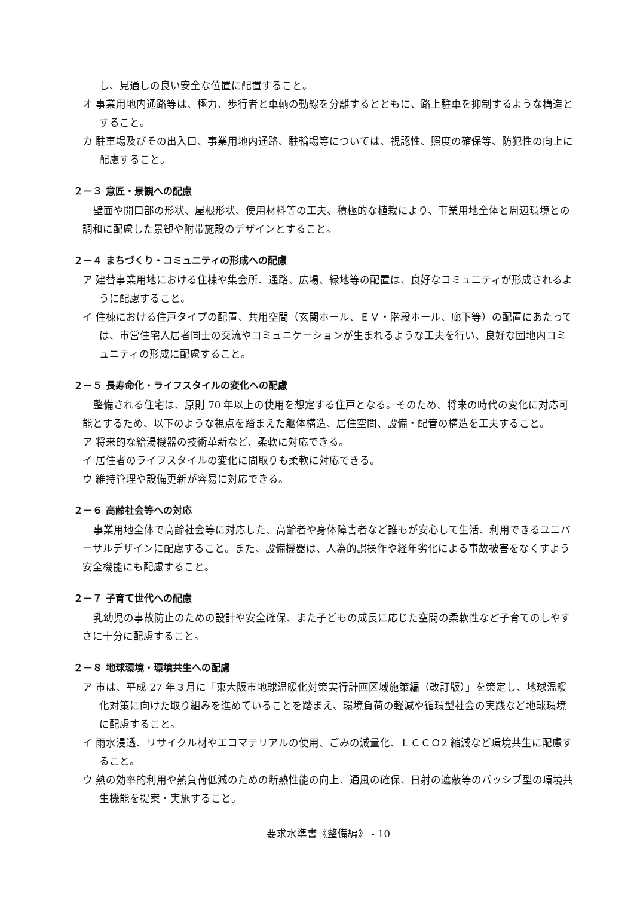し、見通しの良い安全な位置に配置すること。
オ 事業用地内通路等は、極力、歩行者と車輌の動線を分離するとともに、路上駐車を抑制するような構造とすること。
カ 駐車場及びその出入口、事業用地内通路、駐輪場等については、視認性、照度の確保等、防犯性の向上に配慮すること。
２－３ 意匠・景観への配慮
壁面や開口部の形状、屋根形状、使用材料等の工夫、積極的な植栽により、事業用地全体と周辺環境との調和に配慮した景観や附帯施設のデザインとすること。
２－４ まちづくり・コミュニティの形成への配慮
ア 建替事業用地における住棟や集会所、通路、広場、緑地等の配置は、良好なコミュニティが形成されるように配慮すること。
イ 住棟における住戸タイプの配置、共用空間（玄関ホール、ＥＶ・階段ホール、廊下等）の配置にあたっては、市営住宅入居者同士の交流やコミュニケーションが生まれるような工夫を行い、良好な団地内コミュニティの形成に配慮すること。
２－５ 長寿命化・ライフスタイルの変化への配慮
整備される住宅は、原則 70 年以上の使用を想定する住戸となる。そのため、将来の時代の変化に対応可能とするため、以下のような視点を踏まえた躯体構造、居住空間、設備・配管の構造を工夫すること。
ア 将来的な給湯機器の技術革新など、柔軟に対応できる。
イ 居住者のライフスタイルの変化に間取りも柔軟に対応できる。
ウ 維持管理や設備更新が容易に対応できる。
２－６ 高齢社会等への対応
事業用地全体で高齢社会等に対応した、高齢者や身体障害者など誰もが安心して生活、利用できるユニバーサルデザインに配慮すること。また、設備機器は、人為的誤操作や経年劣化による事故被害をなくすよう安全機能にも配慮すること。
２－７ 子育て世代への配慮
乳幼児の事故防止のための設計や安全確保、また子どもの成長に応じた空間の柔軟性など子育てのしやすさに十分に配慮すること。
２－８ 地球環境・環境共生への配慮
ア 市は、平成 27 年３月に「東大阪市地球温暖化対策実行計画区域施策編（改訂版）」を策定し、地球温暖化対策に向けた取り組みを進めていることを踏まえ、環境負荷の軽減や循環型社会の実践など地球環境に配慮すること。
イ 雨水浸透、リサイクル材やエコマテリアルの使用、ごみの減量化、ＬＣＣＯ2 縮減など環境共生に配慮すること。
ウ 熱の効率的利用や熱負荷低減のための断熱性能の向上、通風の確保、日射の遮蔽等のパッシブ型の環境共生機能を提案・実施すること。
要求水準書《整備編》 - 10